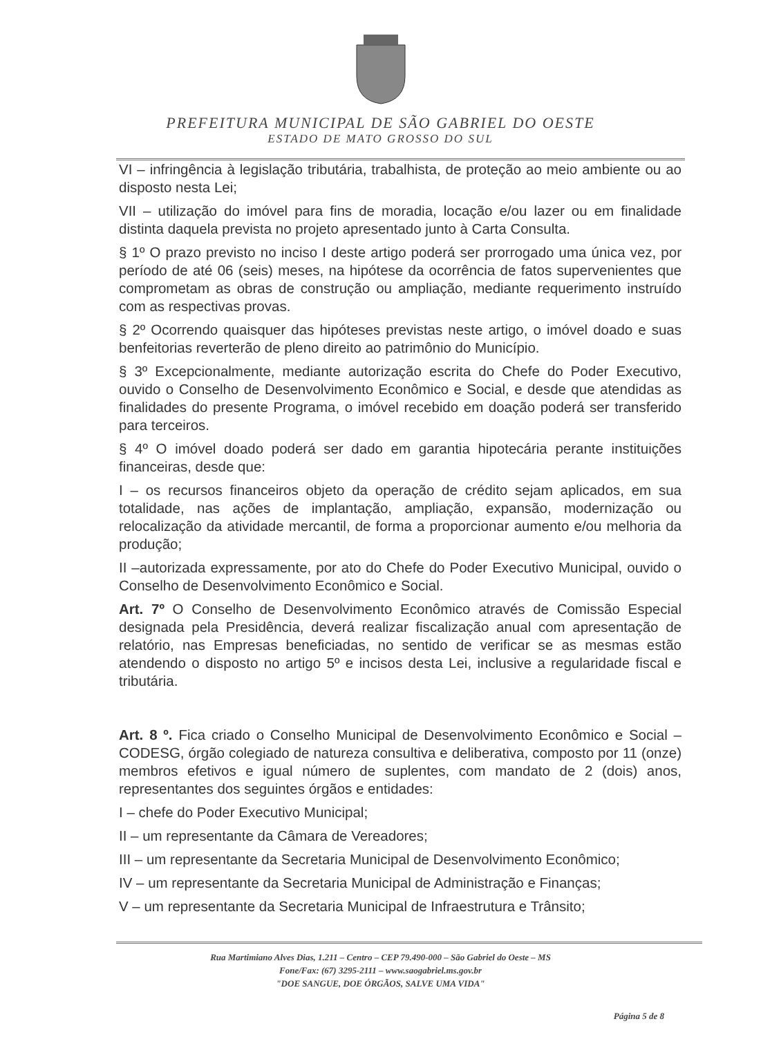PREFEITURA MUNICIPAL DE SÃO GABRIEL DO OESTE
ESTADO DE MATO GROSSO DO SUL
VI – infringência à legislação tributária, trabalhista, de proteção ao meio ambiente ou ao disposto nesta Lei;
VII – utilização do imóvel para fins de moradia, locação e/ou lazer ou em finalidade distinta daquela prevista no projeto apresentado junto à Carta Consulta.
§ 1º O prazo previsto no inciso I deste artigo poderá ser prorrogado uma única vez, por período de até 06 (seis) meses, na hipótese da ocorrência de fatos supervenientes que comprometam as obras de construção ou ampliação, mediante requerimento instruído com as respectivas provas.
§ 2º Ocorrendo quaisquer das hipóteses previstas neste artigo, o imóvel doado e suas benfeitorias reverterão de pleno direito ao patrimônio do Município.
§ 3º Excepcionalmente, mediante autorização escrita do Chefe do Poder Executivo, ouvido o Conselho de Desenvolvimento Econômico e Social, e desde que atendidas as finalidades do presente Programa, o imóvel recebido em doação poderá ser transferido para terceiros.
§ 4º O imóvel doado poderá ser dado em garantia hipotecária perante instituições financeiras, desde que:
I – os recursos financeiros objeto da operação de crédito sejam aplicados, em sua totalidade, nas ações de implantação, ampliação, expansão, modernização ou relocalização da atividade mercantil, de forma a proporcionar aumento e/ou melhoria da produção;
II –autorizada expressamente, por ato do Chefe do Poder Executivo Municipal, ouvido o Conselho de Desenvolvimento Econômico e Social.
Art. 7º O Conselho de Desenvolvimento Econômico através de Comissão Especial designada pela Presidência, deverá realizar fiscalização anual com apresentação de relatório, nas Empresas beneficiadas, no sentido de verificar se as mesmas estão atendendo o disposto no artigo 5º e incisos desta Lei, inclusive a regularidade fiscal e tributária.
Art. 8 º. Fica criado o Conselho Municipal de Desenvolvimento Econômico e Social – CODESG, órgão colegiado de natureza consultiva e deliberativa, composto por 11 (onze) membros efetivos e igual número de suplentes, com mandato de 2 (dois) anos, representantes dos seguintes órgãos e entidades:
I – chefe do Poder Executivo Municipal;
II – um representante da Câmara de Vereadores;
III – um representante da Secretaria Municipal de Desenvolvimento Econômico;
IV – um representante da Secretaria Municipal de Administração e Finanças;
V – um representante da Secretaria Municipal de Infraestrutura e Trânsito;
Rua Martimiano Alves Dias, 1.211 – Centro – CEP 79.490-000 – São Gabriel do Oeste – MS
Fone/Fax: (67) 3295-2111 – www.saogabriel.ms.gov.br
"DOE SANGUE, DOE ÓRGÃOS, SALVE UMA VIDA"
Página 5 de 8